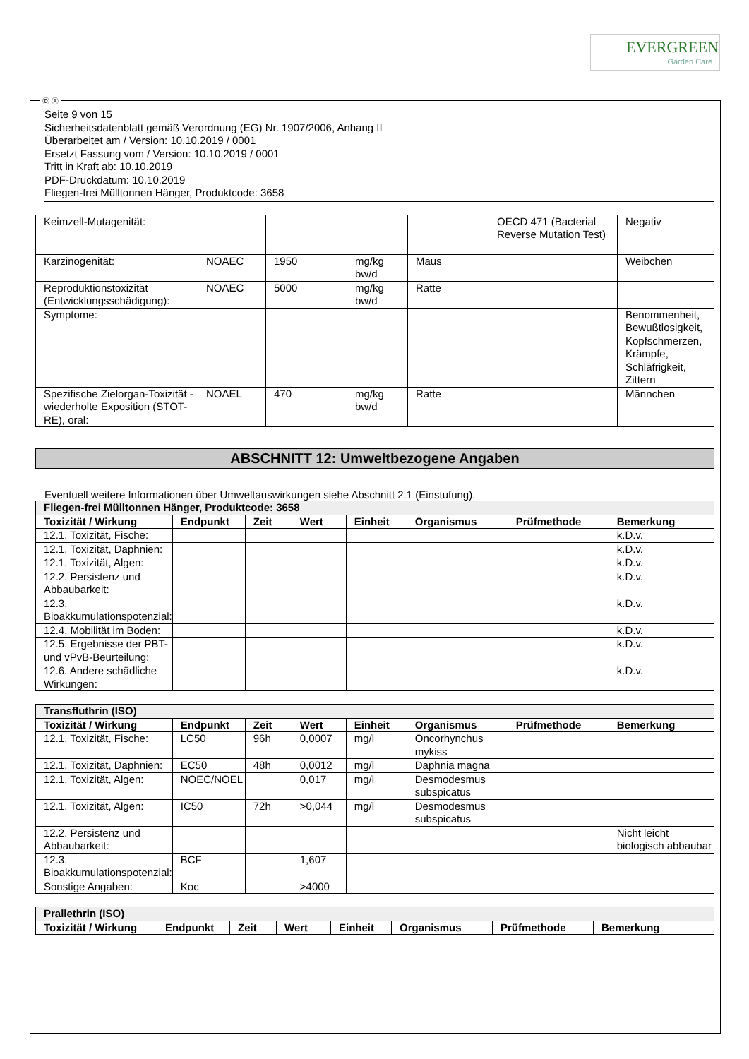EVERGREEN
Garden Care
Ⓓ Ⓐ
Seite 9 von 15
Sicherheitsdatenblatt gemäß Verordnung (EG) Nr. 1907/2006, Anhang II
Überarbeitet am / Version: 10.10.2019 / 0001
Ersetzt Fassung vom / Version: 10.10.2019 / 0001
Tritt in Kraft ab: 10.10.2019
PDF-Druckdatum: 10.10.2019
Fliegen-frei Mülltonnen Hänger, Produktcode: 3658
| Keimzell-Mutagenität: | | | | | OECD 471 (Bacterial Reverse Mutation Test) | Negativ |
| Karzinogenität: | NOAEC | 1950 | mg/kg bw/d | Maus | | Weibchen |
| Reproduktionstoxizität (Entwicklungsschädigung): | NOAEC | 5000 | mg/kg bw/d | Ratte | | |
| Symptome: | | | | | | Benommenheit, Bewußtlosigkeit, Kopfschmerzen, Krämpfe, Schläfrigkeit, Zittern |
| Spezifische Zielorgan-Toxizität - wiederholte Exposition (STOT-RE), oral: | NOAEL | 470 | mg/kg bw/d | Ratte | | Männchen |
ABSCHNITT 12: Umweltbezogene Angaben
Eventuell weitere Informationen über Umweltauswirkungen siehe Abschnitt 2.1 (Einstufung).
| Fliegen-frei Mülltonnen Hänger, Produktcode: 3658 | | | | | | | |
| Toxizität / Wirkung | Endpunkt | Zeit | Wert | Einheit | Organismus | Prüfmethode | Bemerkung |
| 12.1. Toxizität, Fische: | | | | | | | k.D.v. |
| 12.1. Toxizität, Daphnien: | | | | | | | k.D.v. |
| 12.1. Toxizität, Algen: | | | | | | | k.D.v. |
| 12.2. Persistenz und Abbaubarkeit: | | | | | | | k.D.v. |
| 12.3. Bioakkumulationspotenzial: | | | | | | | k.D.v. |
| 12.4. Mobilität im Boden: | | | | | | | k.D.v. |
| 12.5. Ergebnisse der PBT- und vPvB-Beurteilung: | | | | | | | k.D.v. |
| 12.6. Andere schädliche Wirkungen: | | | | | | | k.D.v. |
| Transfluthrin (ISO) | | | | | | | |
| Toxizität / Wirkung | Endpunkt | Zeit | Wert | Einheit | Organismus | Prüfmethode | Bemerkung |
| 12.1. Toxizität, Fische: | LC50 | 96h | 0,0007 | mg/l | Oncorhynchus mykiss | | |
| 12.1. Toxizität, Daphnien: | EC50 | 48h | 0,0012 | mg/l | Daphnia magna | | |
| 12.1. Toxizität, Algen: | NOEC/NOEL | | 0,017 | mg/l | Desmodesmus subspicatus | | |
| 12.1. Toxizität, Algen: | IC50 | 72h | >0,044 | mg/l | Desmodesmus subspicatus | | |
| 12.2. Persistenz und Abbaubarkeit: | | | | | | | Nicht leicht biologisch abbaubar |
| 12.3. Bioakkumulationspotenzial: | BCF | | 1,607 | | | | |
| Sonstige Angaben: | Koc | | >4000 | | | | |
| Prallethrin (ISO) | | | | | | | |
| Toxizität / Wirkung | Endpunkt | Zeit | Wert | Einheit | Organismus | Prüfmethode | Bemerkung |